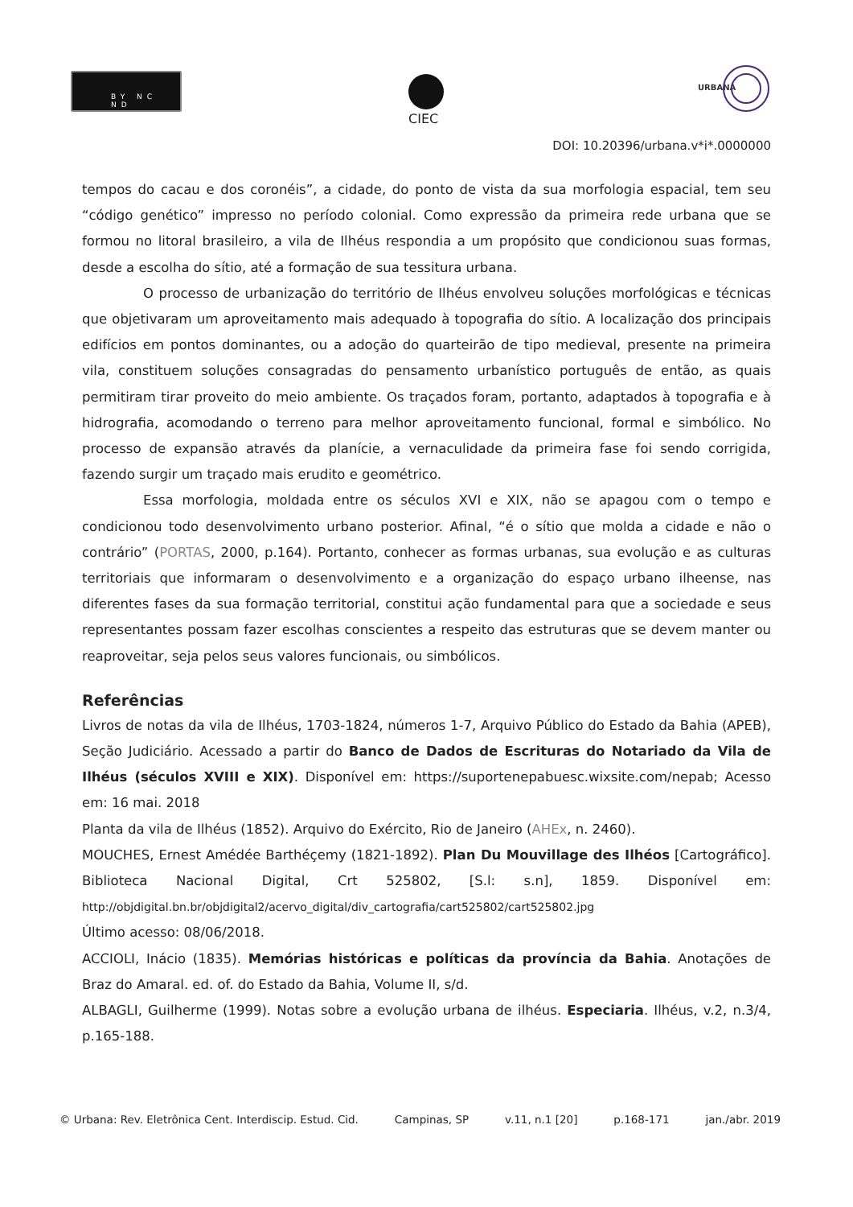BY NC ND
CIEC
URBANA
DOI: 10.20396/urbana.v*i*.0000000
tempos do cacau e dos coronéis”, a cidade, do ponto de vista da sua morfologia espacial, tem seu “código genético” impresso no período colonial. Como expressão da primeira rede urbana que se formou no litoral brasileiro, a vila de Ilhéus respondia a um propósito que condicionou suas formas, desde a escolha do sítio, até a formação de sua tessitura urbana.
O processo de urbanização do território de Ilhéus envolveu soluções morfológicas e técnicas que objetivaram um aproveitamento mais adequado à topografia do sítio. A localização dos principais edifícios em pontos dominantes, ou a adoção do quarteirão de tipo medieval, presente na primeira vila, constituem soluções consagradas do pensamento urbanístico português de então, as quais permitiram tirar proveito do meio ambiente. Os traçados foram, portanto, adaptados à topografia e à hidrografia, acomodando o terreno para melhor aproveitamento funcional, formal e simbólico. No processo de expansão através da planície, a vernaculidade da primeira fase foi sendo corrigida, fazendo surgir um traçado mais erudito e geométrico.
Essa morfologia, moldada entre os séculos XVI e XIX, não se apagou com o tempo e condicionou todo desenvolvimento urbano posterior. Afinal, “é o sítio que molda a cidade e não o contrário” (PORTAS, 2000, p.164). Portanto, conhecer as formas urbanas, sua evolução e as culturas territoriais que informaram o desenvolvimento e a organização do espaço urbano ilheense, nas diferentes fases da sua formação territorial, constitui ação fundamental para que a sociedade e seus representantes possam fazer escolhas conscientes a respeito das estruturas que se devem manter ou reaproveitar, seja pelos seus valores funcionais, ou simbólicos.
Referências
Livros de notas da vila de Ilhéus, 1703-1824, números 1-7, Arquivo Público do Estado da Bahia (APEB), Seção Judiciário. Acessado a partir do Banco de Dados de Escrituras do Notariado da Vila de Ilhéus (séculos XVIII e XIX). Disponível em: https://suportenepabuesc.wixsite.com/nepab; Acesso em: 16 mai. 2018
Planta da vila de Ilhéus (1852). Arquivo do Exército, Rio de Janeiro (AHEx, n. 2460).
MOUCHES, Ernest Amédée Barthéçemy (1821-1892). Plan Du Mouvillage des Ilhéos [Cartográfico]. Biblioteca Nacional Digital, Crt 525802, [S.l: s.n], 1859. Disponível em: http://objdigital.bn.br/objdigital2/acervo_digital/div_cartografia/cart525802/cart525802.jpg
Último acesso: 08/06/2018.
ACCIOLI, Inácio (1835). Memórias históricas e políticas da província da Bahia. Anotações de Braz do Amaral. ed. of. do Estado da Bahia, Volume II, s/d.
ALBAGLI, Guilherme (1999). Notas sobre a evolução urbana de ilhéus. Especiaria. Ilhéus, v.2, n.3/4, p.165-188.
© Urbana: Rev. Eletrônica Cent. Interdiscip. Estud. Cid. Campinas, SP v.11, n.1 [20] p.168-171 jan./abr. 2019